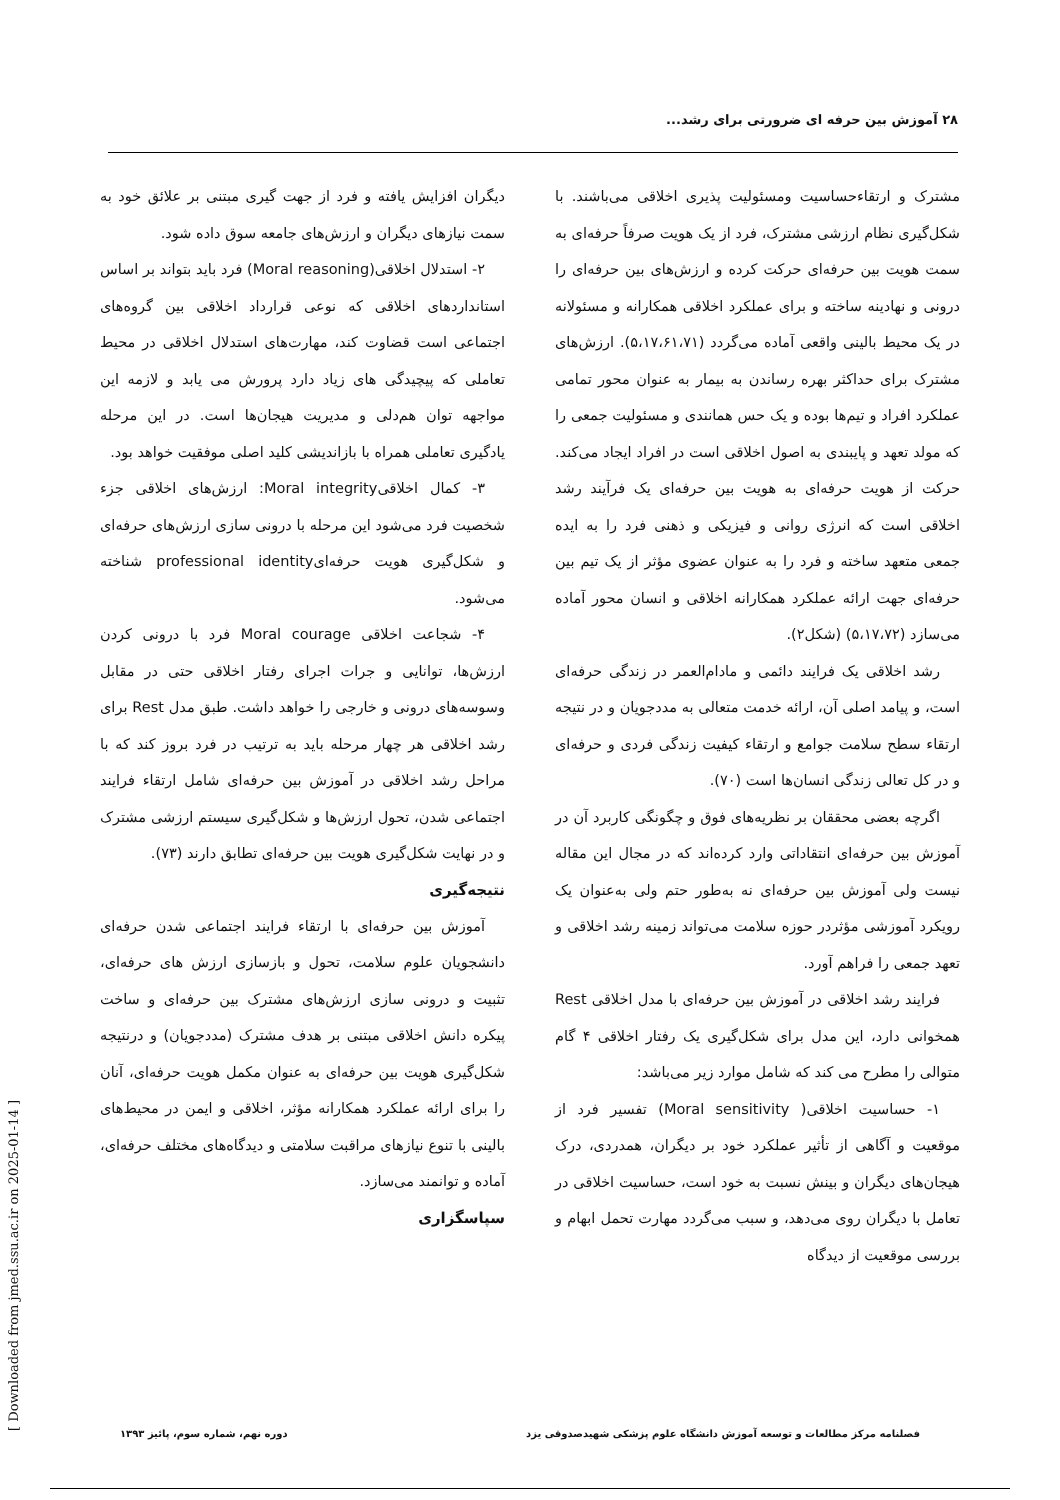۲۸ آموزش بین حرفه ای ضرورتی برای رشد...
مشترک و ارتقاءحساسیت ومسئولیت پذیری اخلاقی می‌باشند. با شکل‌گیری نظام ارزشی مشترک، فرد از یک هویت صرفاً حرفه‌ای به سمت هویت بین حرفه‌ای حرکت کرده و ارزش‌های بین حرفه‌ای را درونی و نهادینه ساخته و برای عملکرد اخلاقی همکارانه و مسئولانه در یک محیط بالینی واقعی آماده می‌گردد (۵،۱۷،۶۱،۷۱). ارزش‌های مشترک برای حداکثر بهره رساندن به بیمار به عنوان محور تمامی عملکرد افراد و تیم‌ها بوده و یک حس همانندی و مسئولیت جمعی را که مولد تعهد و پایبندی به اصول اخلاقی است در افراد ایجاد می‌کند. حرکت از هویت حرفه‌ای به هویت بین حرفه‌ای یک فرآیند رشد اخلاقی است که انرژی روانی و فیزیکی و ذهنی فرد را به ایده جمعی متعهد ساخته و فرد را به عنوان عضوی مؤثر از یک تیم بین حرفه‌ای جهت ارائه عملکرد همکارانه اخلاقی و انسان محور آماده می‌سازد (۵،۱۷،۷۲) (شکل۲).
رشد اخلاقی یک فرایند دائمی و مادام‌العمر در زندگی حرفه‌ای است، و پیامد اصلی آن، ارائه خدمت متعالی به مددجویان و در نتیجه ارتقاء سطح سلامت جوامع و ارتقاء کیفیت زندگی فردی و حرفه‌ای و در کل تعالی زندگی انسان‌ها است (۷۰).
اگرچه بعضی محققان بر نظریه‌های فوق و چگونگی کاربرد آن در آموزش بین حرفه‌ای انتقاداتی وارد کرده‌اند که در مجال این مقاله نیست ولی آموزش بین حرفه‌ای نه به‌طور حتم ولی به‌عنوان یک رویکرد آموزشی مؤثردر حوزه سلامت می‌تواند زمینه رشد اخلاقی و تعهد جمعی را فراهم آورد.
فرایند رشد اخلاقی در آموزش بین حرفه‌ای با مدل اخلاقی Rest همخوانی دارد، این مدل برای شکل‌گیری یک رفتار اخلاقی ۴ گام متوالی را مطرح می کند که شامل موارد زیر می‌باشد:
۱- حساسیت اخلاقی( Moral sensitivity) تفسیر فرد از موقعیت و آگاهی از تأثیر عملکرد خود بر دیگران، همدردی، درک هیجان‌های دیگران و بینش نسبت به خود است، حساسیت اخلاقی در تعامل با دیگران روی می‌دهد، و سبب می‌گردد مهارت تحمل ابهام و بررسی موقعیت از دیدگاه
دیگران افزایش یافته و فرد از جهت گیری مبتنی بر علائق خود به سمت نیازهای دیگران و ارزش‌های جامعه سوق داده شود.
۲- استدلال اخلاقی(Moral reasoning) فرد باید بتواند بر اساس استانداردهای اخلاقی که نوعی قرارداد اخلاقی بین گروه‌های اجتماعی است قضاوت کند، مهارت‌های استدلال اخلاقی در محیط تعاملی که پیچیدگی های زیاد دارد پرورش می یابد و لازمه این مواجهه توان هم‌دلی و مدیریت هیجان‌ها است. در این مرحله یادگیری تعاملی همراه با بازاندیشی کلید اصلی موفقیت خواهد بود.
۳- کمال اخلاقیMoral integrity: ارزش‌های اخلاقی جزء شخصیت فرد می‌شود این مرحله با درونی سازی ارزش‌های حرفه‌ای و شکل‌گیری هویت حرفه‌ایprofessional identity شناخته می‌شود.
۴- شجاعت اخلاقی Moral courage فرد با درونی کردن ارزش‌ها، توانایی و جرات اجرای رفتار اخلاقی حتی در مقابل وسوسه‌های درونی و خارجی را خواهد داشت. طبق مدل Rest برای رشد اخلاقی هر چهار مرحله باید به ترتیب در فرد بروز کند که با مراحل رشد اخلاقی در آموزش بین حرفه‌ای شامل ارتقاء فرایند اجتماعی شدن، تحول ارزش‌ها و شکل‌گیری سیستم ارزشی مشترک و در نهایت شکل‌گیری هویت بین حرفه‌ای تطابق دارند (۷۳).
نتیجه‌گیری
آموزش بین حرفه‌ای با ارتقاء فرایند اجتماعی شدن حرفه‌ای دانشجویان علوم سلامت، تحول و بازسازی ارزش های حرفه‌ای، تثبیت و درونی سازی ارزش‌های مشترک بین حرفه‌ای و ساخت پیکره دانش اخلاقی مبتنی بر هدف مشترک (مددجویان) و درنتیجه شکل‌گیری هویت بین حرفه‌ای به عنوان مکمل هویت حرفه‌ای، آنان را برای ارائه عملکرد همکارانه مؤثر، اخلاقی و ایمن در محیط‌های بالینی با تنوع نیازهای مراقبت سلامتی و دیدگاه‌های مختلف حرفه‌ای، آماده و توانمند می‌سازد.
سپاسگزاری
فصلنامه مرکز مطالعات و توسعه آموزش دانشگاه علوم پزشکی شهیدصدوقی یزد دوره نهم، شماره سوم، پائیز ۱۳۹۳
[ Downloaded from jmed.ssu.ac.ir on 2025-01-14 ]